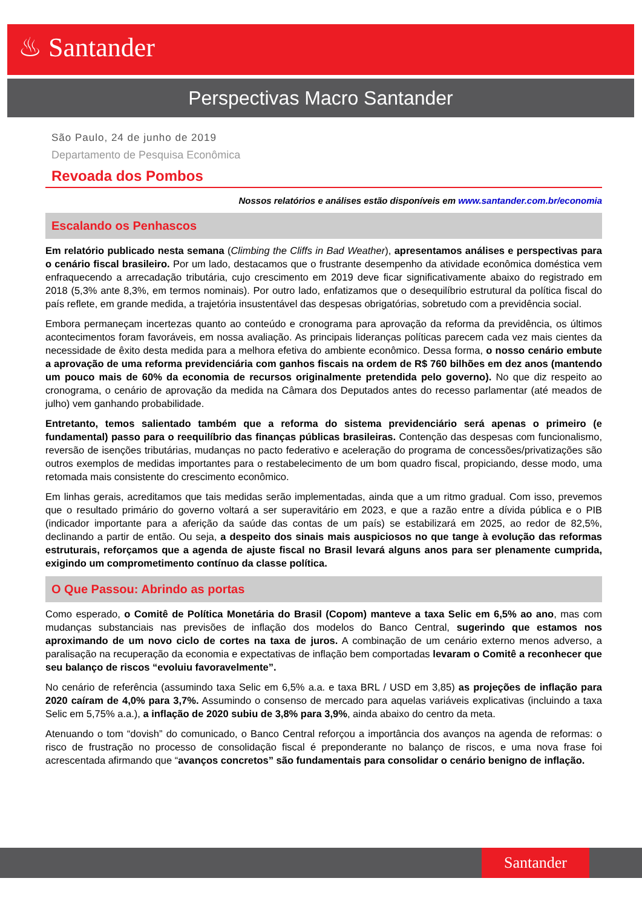♨ Santander
Perspectivas Macro Santander
São Paulo, 24 de junho de 2019
Departamento de Pesquisa Econômica
Revoada dos Pombos
Nossos relatórios e análises estão disponíveis em www.santander.com.br/economia
Escalando os Penhascos
Em relatório publicado nesta semana (Climbing the Cliffs in Bad Weather), apresentamos análises e perspectivas para o cenário fiscal brasileiro. Por um lado, destacamos que o frustrante desempenho da atividade econômica doméstica vem enfraquecendo a arrecadação tributária, cujo crescimento em 2019 deve ficar significativamente abaixo do registrado em 2018 (5,3% ante 8,3%, em termos nominais). Por outro lado, enfatizamos que o desequilíbrio estrutural da política fiscal do país reflete, em grande medida, a trajetória insustentável das despesas obrigatórias, sobretudo com a previdência social.
Embora permaneçam incertezas quanto ao conteúdo e cronograma para aprovação da reforma da previdência, os últimos acontecimentos foram favoráveis, em nossa avaliação. As principais lideranças políticas parecem cada vez mais cientes da necessidade de êxito desta medida para a melhora efetiva do ambiente econômico. Dessa forma, o nosso cenário embute a aprovação de uma reforma previdenciária com ganhos fiscais na ordem de R$ 760 bilhões em dez anos (mantendo um pouco mais de 60% da economia de recursos originalmente pretendida pelo governo). No que diz respeito ao cronograma, o cenário de aprovação da medida na Câmara dos Deputados antes do recesso parlamentar (até meados de julho) vem ganhando probabilidade.
Entretanto, temos salientado também que a reforma do sistema previdenciário será apenas o primeiro (e fundamental) passo para o reequilíbrio das finanças públicas brasileiras. Contenção das despesas com funcionalismo, reversão de isenções tributárias, mudanças no pacto federativo e aceleração do programa de concessões/privatizações são outros exemplos de medidas importantes para o restabelecimento de um bom quadro fiscal, propiciando, desse modo, uma retomada mais consistente do crescimento econômico.
Em linhas gerais, acreditamos que tais medidas serão implementadas, ainda que a um ritmo gradual. Com isso, prevemos que o resultado primário do governo voltará a ser superavitário em 2023, e que a razão entre a dívida pública e o PIB (indicador importante para a aferição da saúde das contas de um país) se estabilizará em 2025, ao redor de 82,5%, declinando a partir de então. Ou seja, a despeito dos sinais mais auspiciosos no que tange à evolução das reformas estruturais, reforçamos que a agenda de ajuste fiscal no Brasil levará alguns anos para ser plenamente cumprida, exigindo um comprometimento contínuo da classe política.
O Que Passou: Abrindo as portas
Como esperado, o Comitê de Política Monetária do Brasil (Copom) manteve a taxa Selic em 6,5% ao ano, mas com mudanças substanciais nas previsões de inflação dos modelos do Banco Central, sugerindo que estamos nos aproximando de um novo ciclo de cortes na taxa de juros. A combinação de um cenário externo menos adverso, a paralisação na recuperação da economia e expectativas de inflação bem comportadas levaram o Comitê a reconhecer que seu balanço de riscos “evoluiu favoravelmente”.
No cenário de referência (assumindo taxa Selic em 6,5% a.a. e taxa BRL / USD em 3,85) as projeções de inflação para 2020 caíram de 4,0% para 3,7%. Assumindo o consenso de mercado para aquelas variáveis explicativas (incluindo a taxa Selic em 5,75% a.a.), a inflação de 2020 subiu de 3,8% para 3,9%, ainda abaixo do centro da meta.
Atenuando o tom “dovish” do comunicado, o Banco Central reforçou a importância dos avanços na agenda de reformas: o risco de frustração no processo de consolidação fiscal é preponderante no balanço de riscos, e uma nova frase foi acrescentada afirmando que “avanços concretos” são fundamentais para consolidar o cenário benigno de inflação.
Santander